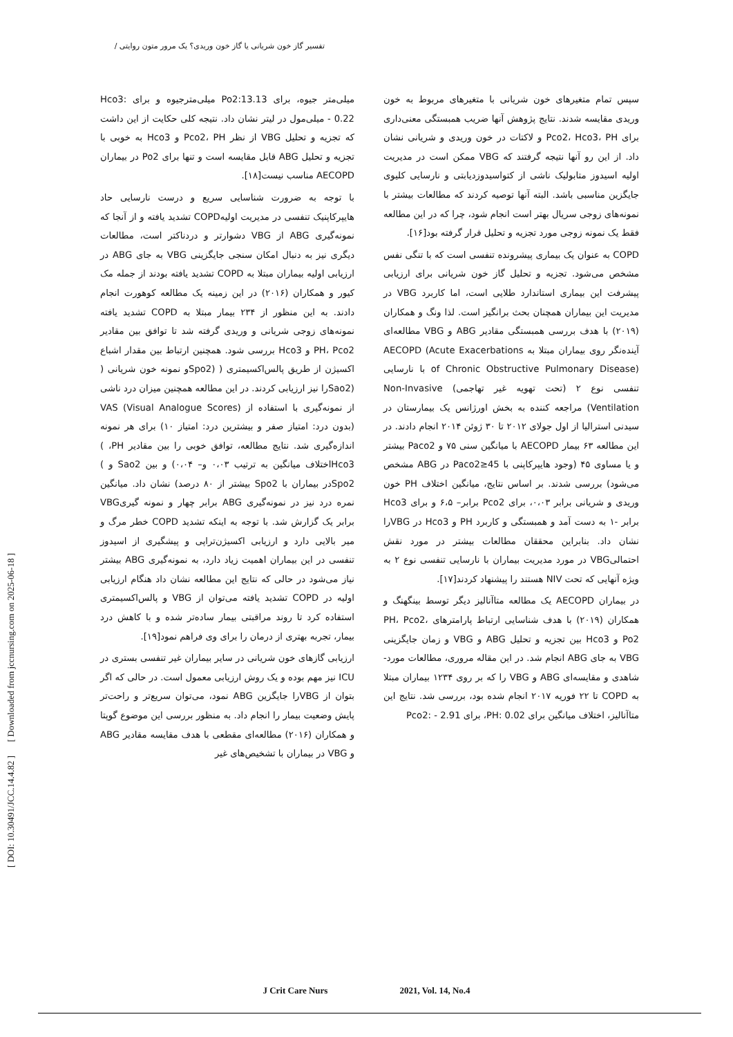تفسیر گاز خون شریانی یا گاز خون وریدی؟ یک مرور متون روایتی /
سپس تمام متغیرهای خون شریانی با متغیرهای مربوط به خون وریدی مقایسه شدند. نتایج پژوهش آنها ضریب همبستگی معنی‌داری برای Pco2، Hco3، PH و لاکتات در خون وریدی و شریانی نشان داد. از این رو آنها نتیجه گرفتند که VBG ممکن است در مدیریت اولیه اسیدوز متابولیک ناشی از کتواسیدوزدیابتی و نارسایی کلیوی جایگزین مناسبی باشد. البته آنها توصیه کردند که مطالعات بیشتر با نمونه‌های زوجی سریال بهتر است انجام شود، چرا که در این مطالعه فقط یک نمونه زوجی مورد تجزیه و تحلیل قرار گرفته بود[۱۶].
COPD به عنوان یک بیماری پیشرونده تنفسی است که با تنگی نفس مشخص می‌شود. تجزیه و تحلیل گاز خون شریانی برای ارزیابی پیشرفت این بیماری استاندارد طلایی است، اما کاربرد VBG در مدیریت این بیماران همچنان بحث برانگیز است. لذا ونگ و همکاران (۲۰۱۹) با هدف بررسی همبستگی مقادیر ABG و VBG مطالعه‌ای آینده‌نگر روی بیماران مبتلا به AECOPD (Acute Exacerbations of Chronic Obstructive Pulmonary Disease) با نارسایی تنفسی نوع ۲ (تحت تهویه غیر تهاجمی) Non-Invasive Ventilation) مراجعه کننده به بخش اورژانس یک بیمارستان در سیدنی استرالیا از اول جولای ۲۰۱۲ تا ۳۰ ژوئن ۲۰۱۴ انجام دادند. در این مطالعه ۶۳ بیمار AECOPD با میانگین سنی ۷۵ و Paco2 بیشتر و یا مساوی ۴۵ (وجود هایپرکاپنی با Paco2≥45 در ABG مشخص می‌شود) بررسی شدند. بر اساس نتایج، میانگین اختلاف PH خون وریدی و شریانی برابر ۰،۰۳، برای Pco2 برابر– ۶،۵ و برای Hco3 برابر -۱ به دست آمد و همبستگی و کاربرد PH و Hco3 در VBGرا نشان داد. بنابراین محققان مطالعات بیشتر در مورد نقش احتمالیVBG در مورد مدیریت بیماران با نارسایی تنفسی نوع ۲ به ویژه آنهایی که تحت NIV هستند را پیشنهاد کردند[۱۷].
در بیماران AECOPD یک مطالعه متاآنالیز دیگر توسط بینگهنگ و همکاران (۲۰۱۹) با هدف شناسایی ارتباط پارامترهای PH، Pco2، Po2 و Hco3 بین تجزیه و تحلیل ABG و VBG و زمان جایگزینی VBG به جای ABG انجام شد. در این مقاله مروری، مطالعات مورد- شاهدی و مقایسه‌ای ABG و VBG را که بر روی ۱۲۳۴ بیماران مبتلا به COPD تا ۲۲ فوریه ۲۰۱۷ انجام شده بود، بررسی شد. نتایج این متاآنالیز، اختلاف میانگین برای PH: 0.02، برای Pco2: - 2.91
میلی‌متر جیوه، برای Po2:13.13 میلی‌مترجیوه و برای Hco3: 0.22 - میلی‌مول در لیتر نشان داد. نتیجه کلی حکایت از این داشت که تجزیه و تحلیل VBG از نظر Pco2، PH و Hco3 به خوبی با تجزیه و تحلیل ABG قابل مقایسه است و تنها برای Po2 در بیماران AECOPD مناسب نیست[۱۸].
با توجه به ضرورت شناسایی سریع و درست نارسایی حاد هایپرکاپنیک تنفسی در مدیریت اولیهCOPD تشدید یافته و از آنجا که نمونه‌گیری ABG از VBG دشوارتر و دردناکتر است، مطالعات دیگری نیز به دنبال امکان سنجی جایگزینی VBG به جای ABG در ارزیابی اولیه بیماران مبتلا به COPD تشدید یافته بودند از جمله مک کیور و همکاران (۲۰۱۶) در این زمینه یک مطالعه کوهورت انجام دادند. به این منظور از ۲۳۴ بیمار مبتلا به COPD تشدید یافته نمونه‌های زوجی شریانی و وریدی گرفته شد تا توافق بین مقادیر PH، Pco2 و Hco3 بررسی شود. همچنین ارتباط بین مقدار اشباع اکسیژن از طریق پالس‌اکسیمتری ( (Spo2و نمونه خون شریانی ( (Sao2را نیز ارزیابی کردند. در این مطالعه همچنین میزان درد ناشی از نمونه‌گیری با استفاده از VAS (Visual Analogue Scores) (بدون درد: امتیاز صفر و بیشترین درد: امتیاز ۱۰) برای هر نمونه اندازه‌گیری شد. نتایج مطالعه، توافق خوبی را بین مقادیر PH، ) Hco3اختلاف میانگین به ترتیب ۰،۰۳ و– ۰،۰۴) و بین Sao2 و ) Spo2در بیماران با Spo2 بیشتر از ۸۰ درصد) نشان داد. میانگین نمره درد نیز در نمونه‌گیری ABG برابر چهار و نمونه گیریVBG برابر یک گزارش شد. با توجه به اینکه تشدید COPD خطر مرگ و میر بالایی دارد و ارزیابی اکسیژن‌تراپی و پیشگیری از اسیدوز تنفسی در این بیماران اهمیت زیاد دارد، به نمونه‌گیری ABG بیشتر نیاز می‌شود در حالی که نتایج این مطالعه نشان داد هنگام ارزیابی اولیه در COPD تشدید یافته می‌توان از VBG و پالس‌اکسیمتری استفاده کرد تا روند مراقبتی بیمار ساده‌تر شده و با کاهش درد بیمار، تجربه بهتری از درمان را برای وی فراهم نمود[۱۹].
ارزیابی گازهای خون شریانی در سایر بیماران غیر تنفسی بستری در ICU نیز مهم بوده و یک روش ارزیابی معمول است. در حالی که اگر بتوان از VBGرا جایگزین ABG نمود، می‌توان سریع‌تر و راحت‌تر پایش وضعیت بیمار را انجام داد. به منظور بررسی این موضوع گوپتا و همکاران (۲۰۱۶) مطالعه‌ای مقطعی با هدف مقایسه مقادیر ABG و VBG در بیماران با تشخیص‌های غیر
[ DOI: 10.30491/JCC.14.4.82 ] [ Downloaded from jccnursing.com on 2025-06-18 ]
J Crit Care Nurs 2021, Vol. 14, No.4